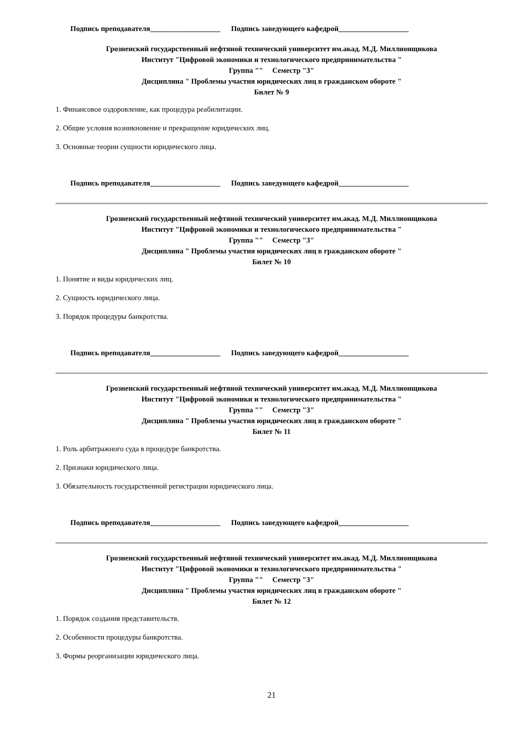Подпись преподавателя___________________ Подпись заведующего кафедрой___________________
Грозненский государственный нефтяной технический университет им.акад. М.Д. Миллионщикова
Институт "Цифровой экономики и технологического предпринимательства "
Группа "" Семестр "3"
Дисциплина " Проблемы участия юридических лиц в гражданском обороте "
Билет № 9
1. Финансовое оздоровление, как процедура реабилитации.
2. Общие условия возникновение и прекращение юридических лиц.
3. Основные теории сущности юридического лица.
Подпись преподавателя___________________ Подпись заведующего кафедрой___________________
Грозненский государственный нефтяной технический университет им.акад. М.Д. Миллионщикова
Институт "Цифровой экономики и технологического предпринимательства "
Группа "" Семестр "3"
Дисциплина " Проблемы участия юридических лиц в гражданском обороте "
Билет № 10
1. Понятие и виды юридических лиц.
2. Сущность юридического лица.
3. Порядок процедуры банкротства.
Подпись преподавателя___________________ Подпись заведующего кафедрой___________________
Грозненский государственный нефтяной технический университет им.акад. М.Д. Миллионщикова
Институт "Цифровой экономики и технологического предпринимательства "
Группа "" Семестр "3"
Дисциплина " Проблемы участия юридических лиц в гражданском обороте "
Билет № 11
1. Роль арбитражного суда в процедуре банкротства.
2. Признаки юридического лица.
3. Обязательность государственной регистрации юридического лица.
Подпись преподавателя___________________ Подпись заведующего кафедрой___________________
Грозненский государственный нефтяной технический университет им.акад. М.Д. Миллионщикова
Институт "Цифровой экономики и технологического предпринимательства "
Группа "" Семестр "3"
Дисциплина " Проблемы участия юридических лиц в гражданском обороте "
Билет № 12
1. Порядок создания представительств.
2. Особенности процедуры банкротства.
3. Формы реорганизации юридического лица.
21